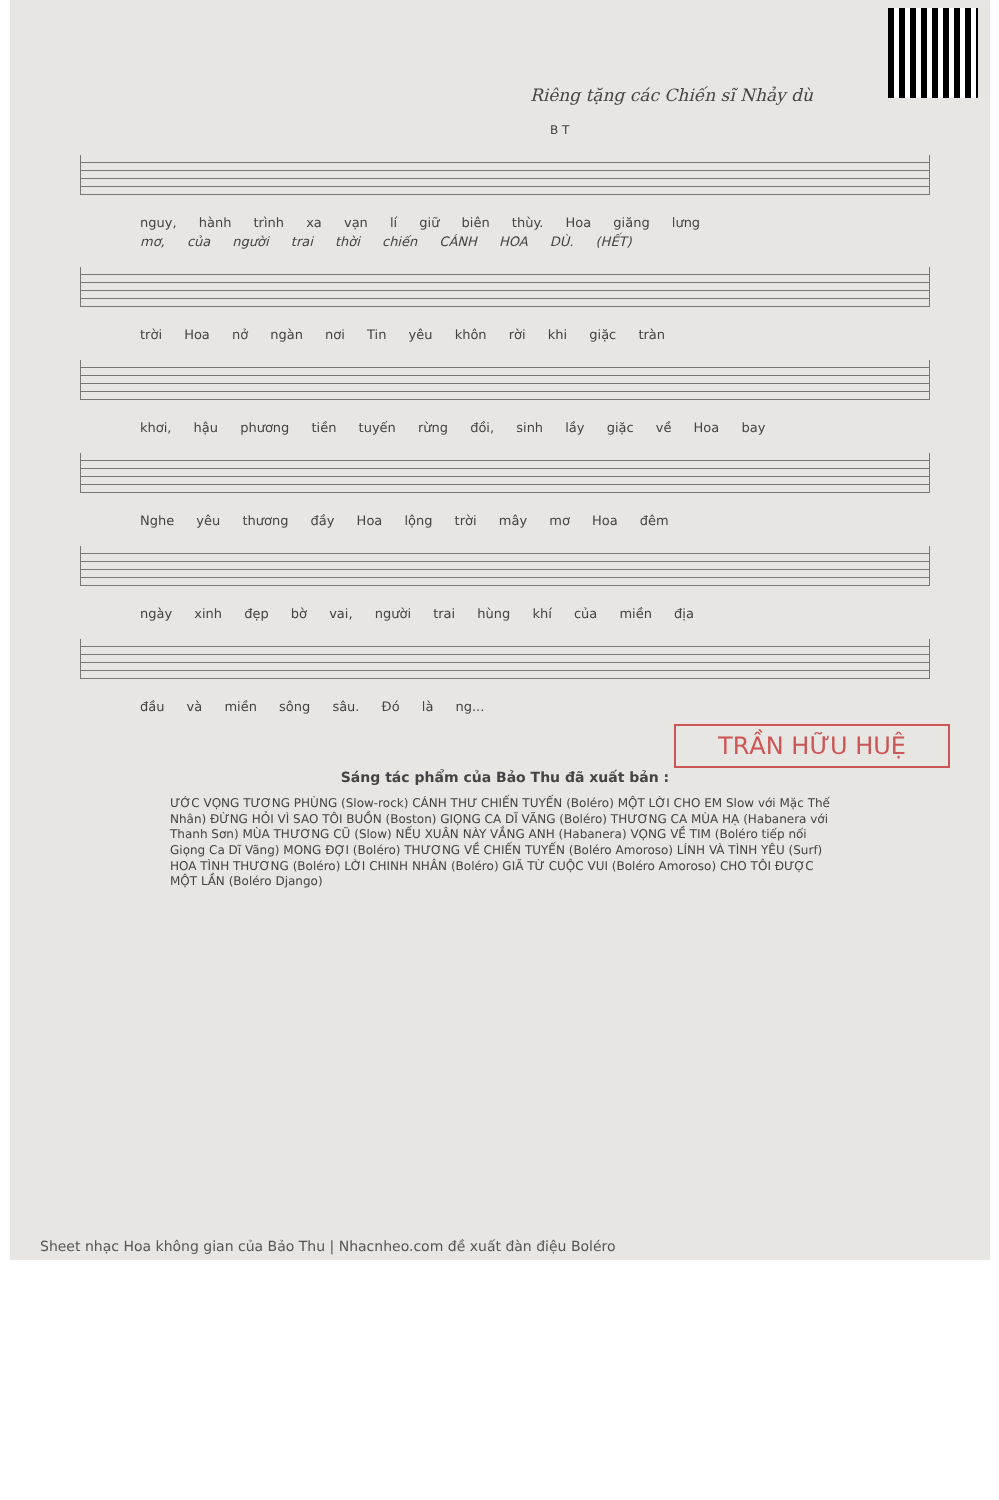Riêng tặng các Chiến sĩ Nhảy dù
B T
nguy, hành trình xa vạn lí giữ biên thùy. Hoa giăng lưng
mơ, của người trai thời chiến CÁNH HOA DÙ. (HẾT)
trời Hoa nở ngàn nơi Tin yêu khôn rời khi giặc tràn
khơi, hậu phương tiền tuyến rừng đồi, sinh lầy giặc về Hoa bay
Nghe yêu thương đầy Hoa lộng trời mây mơ Hoa đêm
ngày xinh đẹp bờ vai, người trai hùng khí của miền địa
đầu và miền sông sâu. Đó là ng...
TRẦN HỮU HUỆ
Sáng tác phẩm của Bảo Thu đã xuất bản :
ƯỚC VỌNG TƯƠNG PHÙNG (Slow-rock) CÁNH THƯ CHIẾN TUYẾN (Boléro) MỘT LỜI CHO EM Slow với Mặc Thế Nhân) ĐỪNG HỎI VÌ SAO TÔI BUỒN (Boston) GIỌNG CA DĨ VÃNG (Boléro) THƯƠNG CA MÙA HẠ (Habanera với Thanh Sơn) MÙA THƯƠNG CŨ (Slow) NẾU XUÂN NÀY VẮNG ANH (Habanera) VỌNG VỀ TIM (Boléro tiếp nối Giọng Ca Dĩ Vãng) MONG ĐỢI (Boléro) THƯƠNG VỀ CHIẾN TUYẾN (Boléro Amoroso) LÍNH VÀ TÌNH YÊU (Surf) HOA TÌNH THƯƠNG (Boléro) LỜI CHINH NHÂN (Boléro) GIÃ TỪ CUỘC VUI (Boléro Amoroso) CHO TÔI ĐƯỢC MỘT LẦN (Boléro Django)
Sheet nhạc Hoa không gian của Bảo Thu | Nhacnheo.com đề xuất đàn điệu Boléro